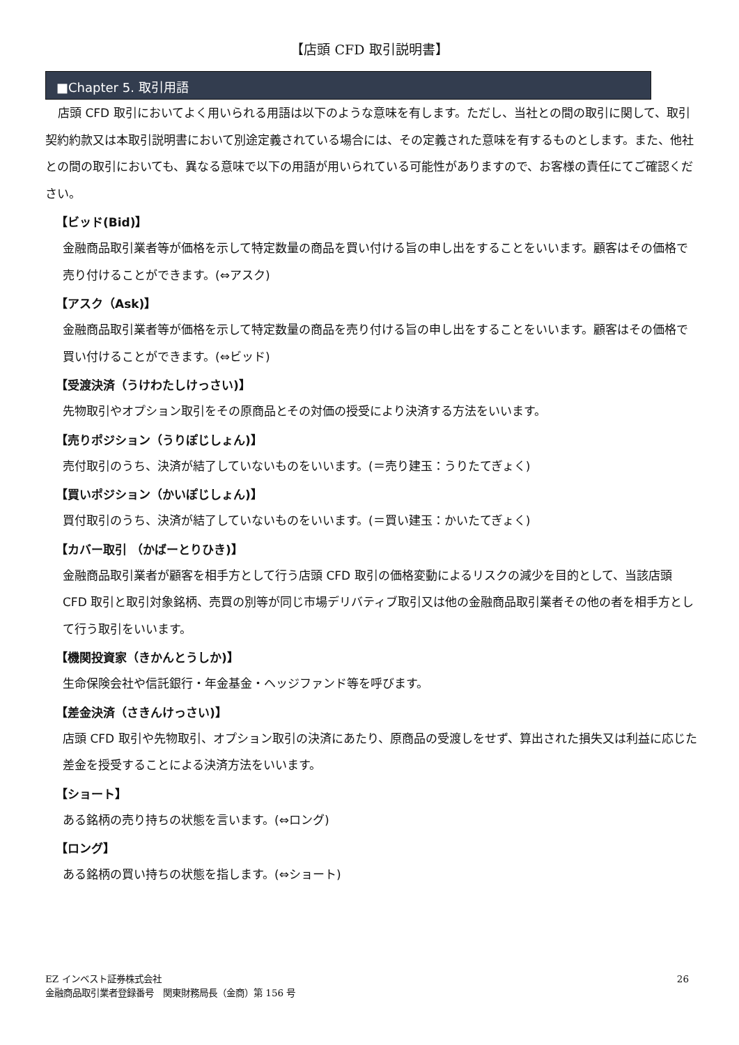【店頭 CFD 取引説明書】
■Chapter 5. 取引用語
店頭 CFD 取引においてよく用いられる用語は以下のような意味を有します。ただし、当社との間の取引に関して、取引契約約款又は本取引説明書において別途定義されている場合には、その定義された意味を有するものとします。また、他社との間の取引においても、異なる意味で以下の用語が用いられている可能性がありますので、お客様の責任にてご確認ください。
【ビッド(Bid)】
金融商品取引業者等が価格を示して特定数量の商品を買い付ける旨の申し出をすることをいいます。顧客はその価格で売り付けることができます。(⇔アスク)
【アスク（Ask)】
金融商品取引業者等が価格を示して特定数量の商品を売り付ける旨の申し出をすることをいいます。顧客はその価格で買い付けることができます。(⇔ビッド)
【受渡決済（うけわたしけっさい)】
先物取引やオプション取引をその原商品とその対価の授受により決済する方法をいいます。
【売りポジション（うりぽじしょん)】
売付取引のうち、決済が結了していないものをいいます。(＝売り建玉：うりたてぎょく)
【買いポジション（かいぽじしょん)】
買付取引のうち、決済が結了していないものをいいます。(＝買い建玉：かいたてぎょく)
【カバー取引 （かばーとりひき)】
金融商品取引業者が顧客を相手方として行う店頭 CFD 取引の価格変動によるリスクの減少を目的として、当該店頭 CFD 取引と取引対象銘柄、売買の別等が同じ市場デリバティブ取引又は他の金融商品取引業者その他の者を相手方として行う取引をいいます。
【機関投資家（きかんとうしか)】
生命保険会社や信託銀行・年金基金・ヘッジファンド等を呼びます。
【差金決済（さきんけっさい)】
店頭 CFD 取引や先物取引、オプション取引の決済にあたり、原商品の受渡しをせず、算出された損失又は利益に応じた差金を授受することによる決済方法をいいます。
【ショート】
ある銘柄の売り持ちの状態を言います。(⇔ロング)
【ロング】
ある銘柄の買い持ちの状態を指します。(⇔ショート)
26 EZ インベスト証券株式会社
金融商品取引業者登録番号　関東財務局長（金商）第 156 号